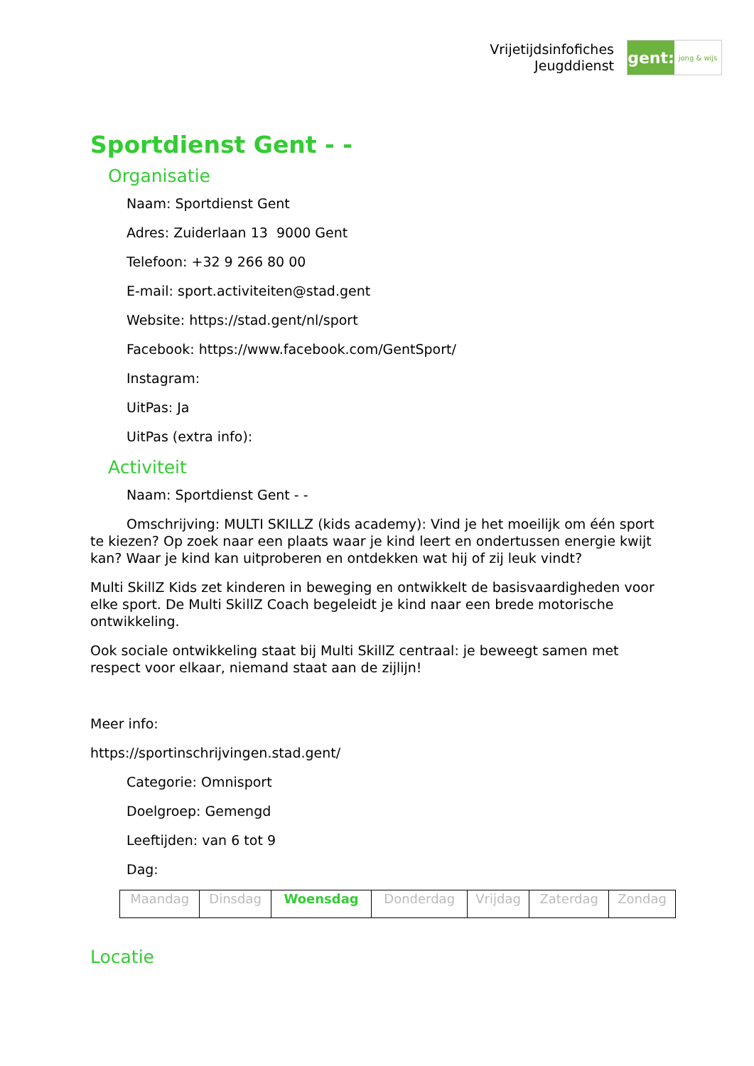Vrijetijdsinfofiches
Jeugddienst
gent:
jong & wijs
Sportdienst Gent - -
Organisatie
Naam: Sportdienst Gent
Adres: Zuiderlaan 13 9000 Gent
Telefoon: +32 9 266 80 00
E-mail: sport.activiteiten@stad.gent
Website: https://stad.gent/nl/sport
Facebook: https://www.facebook.com/GentSport/
Instagram:
UitPas: Ja
UitPas (extra info):
Activiteit
Naam: Sportdienst Gent - -
Omschrijving: MULTI SKILLZ (kids academy): Vind je het moeilijk om één sport te kiezen? Op zoek naar een plaats waar je kind leert en ondertussen energie kwijt kan? Waar je kind kan uitproberen en ontdekken wat hij of zij leuk vindt?
Multi SkillZ Kids zet kinderen in beweging en ontwikkelt de basisvaardigheden voor elke sport. De Multi SkillZ Coach begeleidt je kind naar een brede motorische ontwikkeling.
Ook sociale ontwikkeling staat bij Multi SkillZ centraal: je beweegt samen met respect voor elkaar, niemand staat aan de zijlijn!
Meer info:
https://sportinschrijvingen.stad.gent/
Categorie: Omnisport
Doelgroep: Gemengd
Leeftijden: van 6 tot 9
Dag:
| Maandag | Dinsdag | Woensdag | Donderdag | Vrijdag | Zaterdag | Zondag |
Locatie